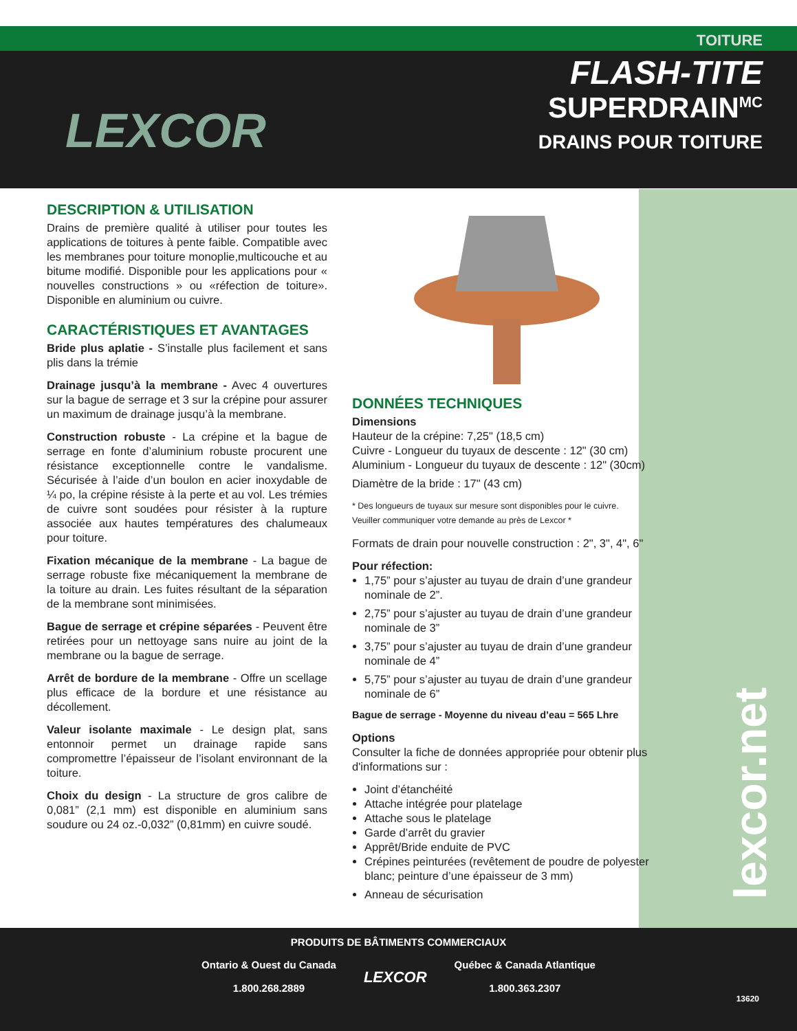LEXCOR
TOITURE
FLASH-TITE
SUPERDRAIN<sup>MC</sup>
DRAINS POUR TOITURE
DESCRIPTION & UTILISATION
Drains de première qualité à utiliser pour toutes les applications de toitures à pente faible. Compatible avec les membranes pour toiture monoplie,multicouche et au bitume modifié. Disponible pour les applications pour « nouvelles constructions » ou «réfection de toiture». Disponible en aluminium ou cuivre.
CARACTÉRISTIQUES ET AVANTAGES
Bride plus aplatie - S’installe plus facilement et sans plis dans la trémie
Drainage jusqu’à la membrane - Avec 4 ouvertures sur la bague de serrage et 3 sur la crépine pour assurer un maximum de drainage jusqu’à la membrane.
Construction robuste - La crépine et la bague de serrage en fonte d’aluminium robuste procurent une résistance exceptionnelle contre le vandalisme. Sécurisée à l’aide d’un boulon en acier inoxydable de ¼ po, la crépine résiste à la perte et au vol. Les trémies de cuivre sont soudées pour résister à la rupture associée aux hautes températures des chalumeaux pour toiture.
Fixation mécanique de la membrane - La bague de serrage robuste fixe mécaniquement la membrane de la toiture au drain. Les fuites résultant de la séparation de la membrane sont minimisées.
Bague de serrage et crépine séparées - Peuvent être retirées pour un nettoyage sans nuire au joint de la membrane ou la bague de serrage.
Arrêt de bordure de la membrane - Offre un scellage plus efficace de la bordure et une résistance au décollement.
Valeur isolante maximale - Le design plat, sans entonnoir permet un drainage rapide sans compromettre l’épaisseur de l’isolant environnant de la toiture.
Choix du design - La structure de gros calibre de 0,081” (2,1 mm) est disponible en aluminium sans soudure ou 24 oz.-0,032” (0,81mm) en cuivre soudé.
DONNÉES TECHNIQUES
Dimensions
Hauteur de la crépine: 7,25" (18,5 cm)
Cuivre - Longueur du tuyaux de descente : 12" (30 cm)
Aluminium - Longueur du tuyaux de descente : 12" (30cm)
Diamètre de la bride : 17" (43 cm)
* Des longueurs de tuyaux sur mesure sont disponibles pour le cuivre.
Veuiller communiquer votre demande au près de Lexcor *
Formats de drain pour nouvelle construction : 2", 3", 4", 6"
Pour réfection:
1,75” pour s’ajuster au tuyau de drain d’une grandeur nominale de 2”.
2,75” pour s’ajuster au tuyau de drain d’une grandeur nominale de 3”
3,75” pour s’ajuster au tuyau de drain d’une grandeur nominale de 4”
5,75” pour s’ajuster au tuyau de drain d’une grandeur nominale de 6”
Bague de serrage - Moyenne du niveau d’eau = 565 Lhre
Options
Consulter la fiche de données appropriée pour obtenir plus d'informations sur :
Joint d’étanchéité
Attache intégrée pour platelage
Attache sous le platelage
Garde d’arrêt du gravier
Apprêt/Bride enduite de PVC
Crépines peinturées (revêtement de poudre de polyester blanc; peinture d’une épaisseur de 3 mm)
Anneau de sécurisation
lexcor.net
PRODUITS DE BÂTIMENTS COMMERCIAUX
Ontario & Ouest du Canada
1.800.268.2889
LEXCOR
Québec & Canada Atlantique
1.800.363.2307
13620